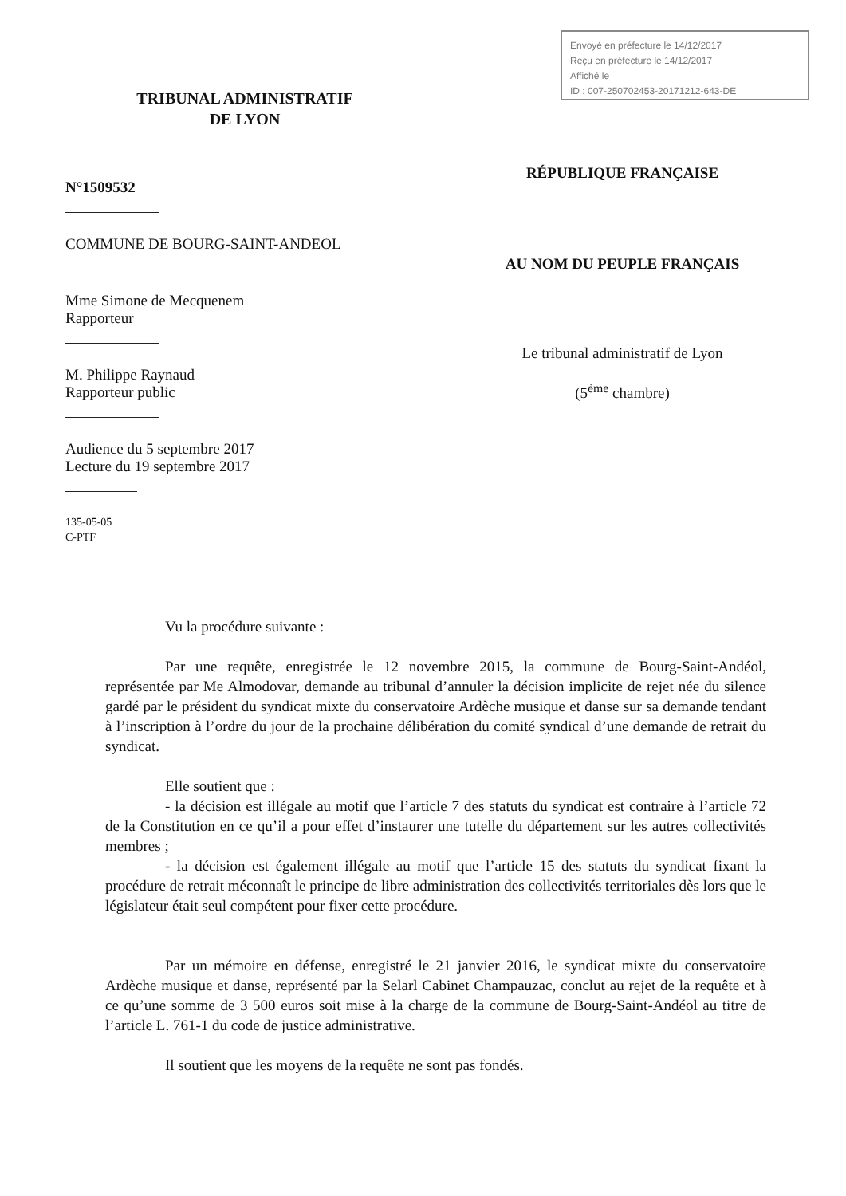Envoyé en préfecture le 14/12/2017
Reçu en préfecture le 14/12/2017
Affiché le
ID : 007-250702453-20171212-643-DE
TRIBUNAL ADMINISTRATIF
DE LYON
N°1509532
COMMUNE DE BOURG-SAINT-ANDEOL
Mme Simone de Mecquenem
Rapporteur
M. Philippe Raynaud
Rapporteur public
Audience du 5 septembre 2017
Lecture du 19 septembre 2017
135-05-05
C-PTF
RÉPUBLIQUE FRANÇAISE
AU NOM DU PEUPLE FRANÇAIS
Le tribunal administratif de Lyon
(5<sup>ème</sup> chambre)
Vu la procédure suivante :
Par une requête, enregistrée le 12 novembre 2015, la commune de Bourg-Saint-Andéol, représentée par Me Almodovar, demande au tribunal d’annuler la décision implicite de rejet née du silence gardé par le président du syndicat mixte du conservatoire Ardèche musique et danse sur sa demande tendant à l’inscription à l’ordre du jour de la prochaine délibération du comité syndical d’une demande de retrait du syndicat.
Elle soutient que :
- la décision est illégale au motif que l’article 7 des statuts du syndicat est contraire à l’article 72 de la Constitution en ce qu’il a pour effet d’instaurer une tutelle du département sur les autres collectivités membres ;
- la décision est également illégale au motif que l’article 15 des statuts du syndicat fixant la procédure de retrait méconnaît le principe de libre administration des collectivités territoriales dès lors que le législateur était seul compétent pour fixer cette procédure.
Par un mémoire en défense, enregistré le 21 janvier 2016, le syndicat mixte du conservatoire Ardèche musique et danse, représenté par la Selarl Cabinet Champauzac, conclut au rejet de la requête et à ce qu’une somme de 3 500 euros soit mise à la charge de la commune de Bourg-Saint-Andéol au titre de l’article L. 761-1 du code de justice administrative.
Il soutient que les moyens de la requête ne sont pas fondés.